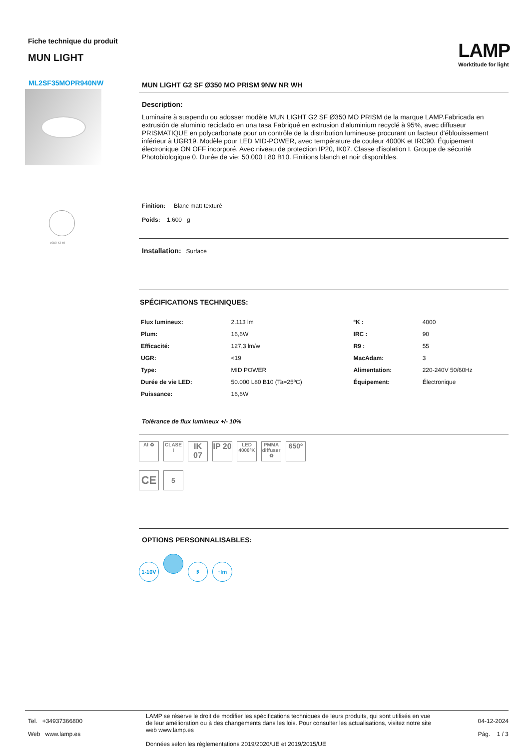Fiche technique du produit
MUN LIGHT
LAMP
Worktitude for light
ML2SF35MOPR940NW
ø350 43 59
MUN LIGHT G2 SF Ø350 MO PRISM 9NW NR WH
Description:
Luminaire à suspendu ou adosser modèle MUN LIGHT G2 SF Ø350 MO PRISM de la marque LAMP.Fabricada en extrusión de aluminio reciclado en una tasa Fabriqué en extrusion d'aluminium recyclé à 95%, avec diffuseur PRISMATIQUE en polycarbonate pour un contrôle de la distribution lumineuse procurant un facteur d'éblouissement inférieur à UGR19. Modèle pour LED MID-POWER, avec température de couleur 4000K et IRC90. Équipement électronique ON OFF incorporé. Avec niveau de protection IP20, IK07. Classe d'isolation I. Groupe de sécurité Photobiologique 0. Durée de vie: 50.000 L80 B10. Finitions blanch et noir disponibles.
Finition: Blanc matt texturé
Poids: 1.600 g
Installation: Surface
SPÉCIFICATIONS TECHNIQUES:
| Flux lumineux: | 2.113 lm | ºK : | 4000 |
| Plum: | 16,6W | IRC : | 90 |
| Efficacité: | 127,3 lm/w | R9 : | 55 |
| UGR: | <19 | MacAdam: | 3 |
| Type: | MID POWER | Alimentation: | 220-240V 50/60Hz |
| Durée de vie LED: | 50.000 L80 B10 (Ta=25ºC) | Équipement: | Électronique |
| Puissance: | 16,6W | | |
Tolérance de flux lumineux +/- 10%
Al ♻ CLASE I IK 07 IP 20 LED 4000ºK PMMA diffuser ♻ 650º
CE 5
OPTIONS PERSONNALISABLES:
1-10V ᛒ ↑lm
Tel. +34937366800
Web www.lamp.es
LAMP se réserve le droit de modifier les spécifications techniques de leurs produits, qui sont utilisés en vue de leur amélioration ou à des changements dans les lois. Pour consulter les actualisations, visitez notre site web www.lamp.es
Données selon les réglementations 2019/2020/UE et 2019/2015/UE
04-12-2024
Pág. 1 / 3